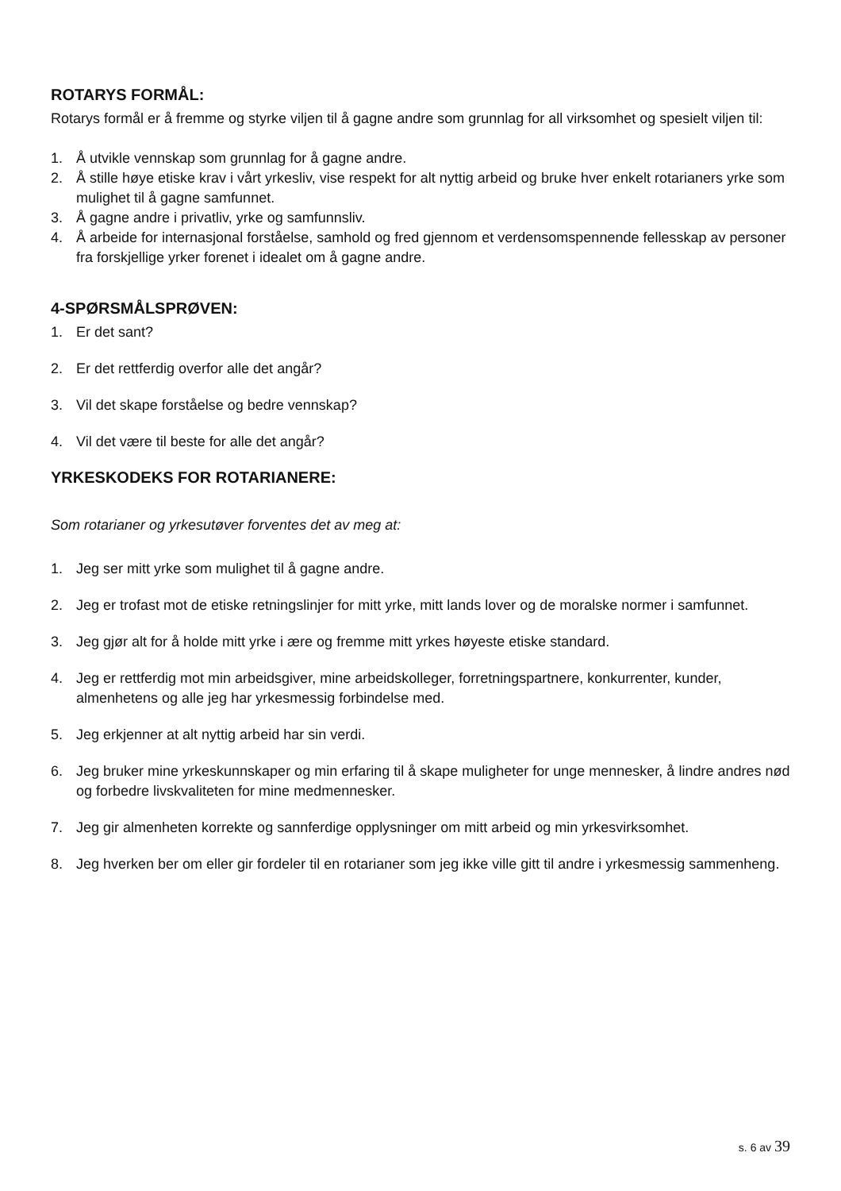ROTARYS FORMÅL:
Rotarys formål er å fremme og styrke viljen til å gagne andre som grunnlag for all virksomhet og spesielt viljen til:
1. Å utvikle vennskap som grunnlag for å gagne andre.
2. Å stille høye etiske krav i vårt yrkesliv, vise respekt for alt nyttig arbeid og bruke hver enkelt rotarianers yrke som mulighet til å gagne samfunnet.
3. Å gagne andre i privatliv, yrke og samfunnsliv.
4. Å arbeide for internasjonal forståelse, samhold og fred gjennom et verdensomspennende fellesskap av personer fra forskjellige yrker forenet i idealet om å gagne andre.
4-SPØRSMÅLSPRØVEN:
1. Er det sant?
2. Er det rettferdig overfor alle det angår?
3. Vil det skape forståelse og bedre vennskap?
4. Vil det være til beste for alle det angår?
YRKESKODEKS FOR ROTARIANERE:
Som rotarianer og yrkesutøver forventes det av meg at:
1. Jeg ser mitt yrke som mulighet til å gagne andre.
2. Jeg er trofast mot de etiske retningslinjer for mitt yrke, mitt lands lover og de moralske normer i samfunnet.
3. Jeg gjør alt for å holde mitt yrke i ære og fremme mitt yrkes høyeste etiske standard.
4. Jeg er rettferdig mot min arbeidsgiver, mine arbeidskolleger, forretningspartnere, konkurrenter, kunder, almenhetens og alle jeg har yrkesmessig forbindelse med.
5. Jeg erkjenner at alt nyttig arbeid har sin verdi.
6. Jeg bruker mine yrkeskunnskaper og min erfaring til å skape muligheter for unge mennesker, å lindre andres nød og forbedre livskvaliteten for mine medmennesker.
7. Jeg gir almenheten korrekte og sannferdige opplysninger om mitt arbeid og min yrkesvirksomhet.
8. Jeg hverken ber om eller gir fordeler til en rotarianer som jeg ikke ville gitt til andre i yrkesmessig sammenheng.
s. 6 av 39